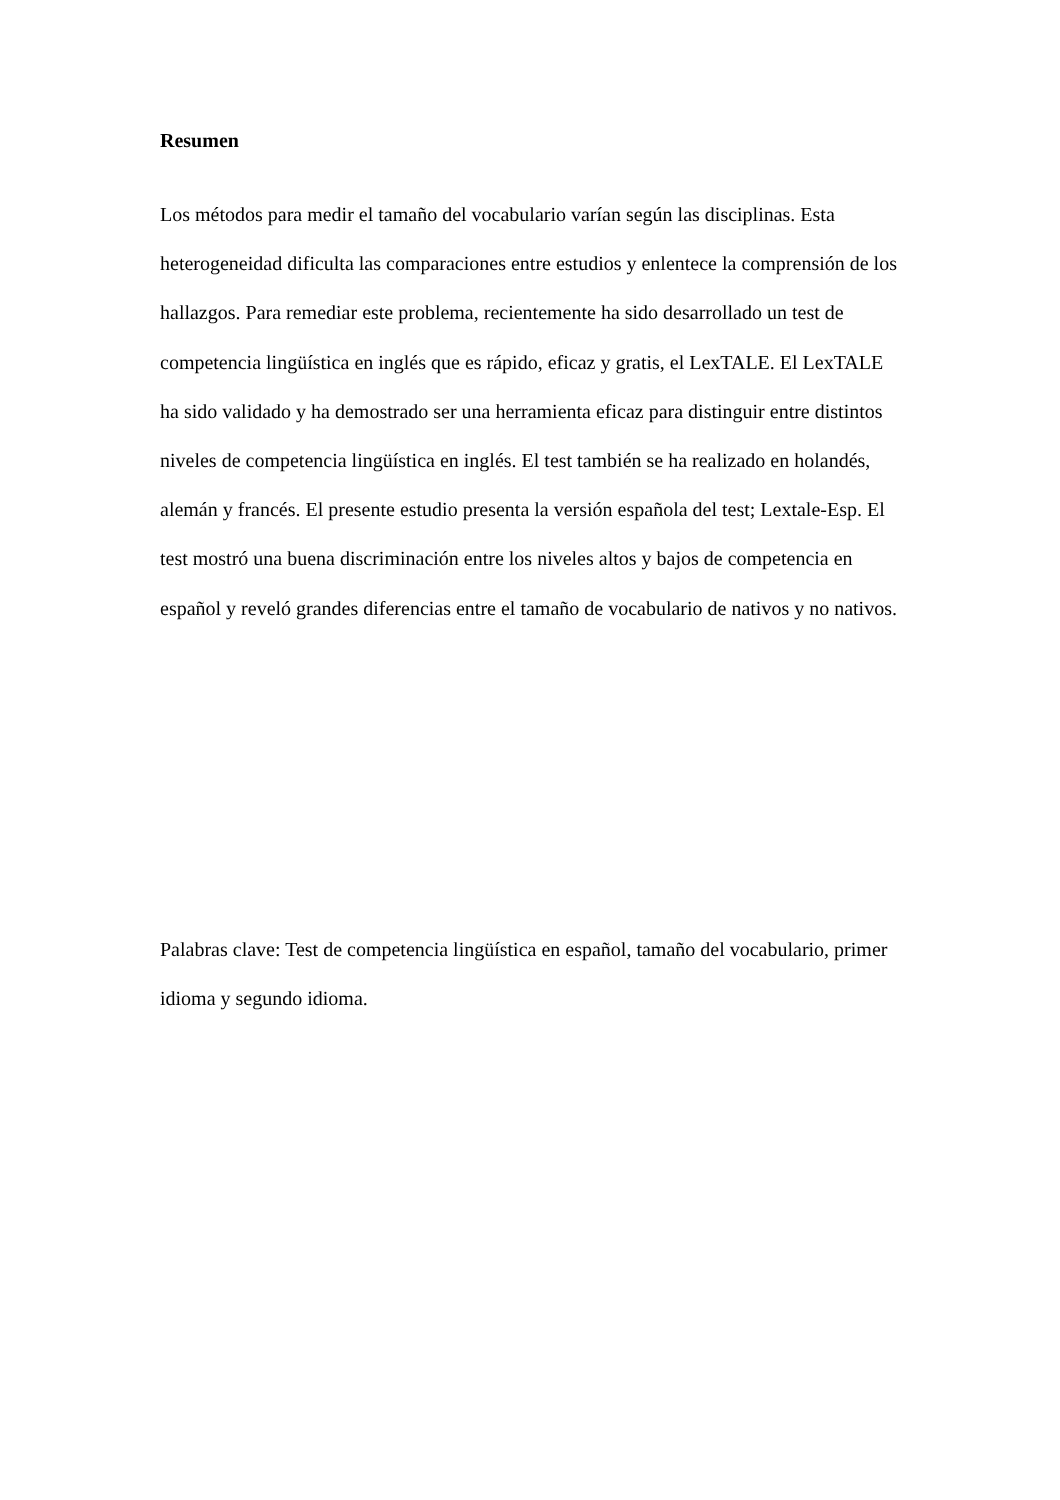Resumen
Los métodos para medir el tamaño del vocabulario varían según las disciplinas. Esta heterogeneidad dificulta las comparaciones entre estudios y enlentece la comprensión de los hallazgos. Para remediar este problema, recientemente ha sido desarrollado un test de competencia lingüística en inglés que es rápido, eficaz y gratis, el LexTALE. El LexTALE ha sido validado y ha demostrado ser una herramienta eficaz para distinguir entre distintos niveles de competencia lingüística en inglés. El test también se ha realizado en holandés, alemán y francés. El presente estudio presenta la versión española del test; Lextale-Esp. El test mostró una buena discriminación entre los niveles altos y bajos de competencia en español y reveló grandes diferencias entre el tamaño de vocabulario de nativos y no nativos.
Palabras clave: Test de competencia lingüística en español, tamaño del vocabulario, primer idioma y segundo idioma.